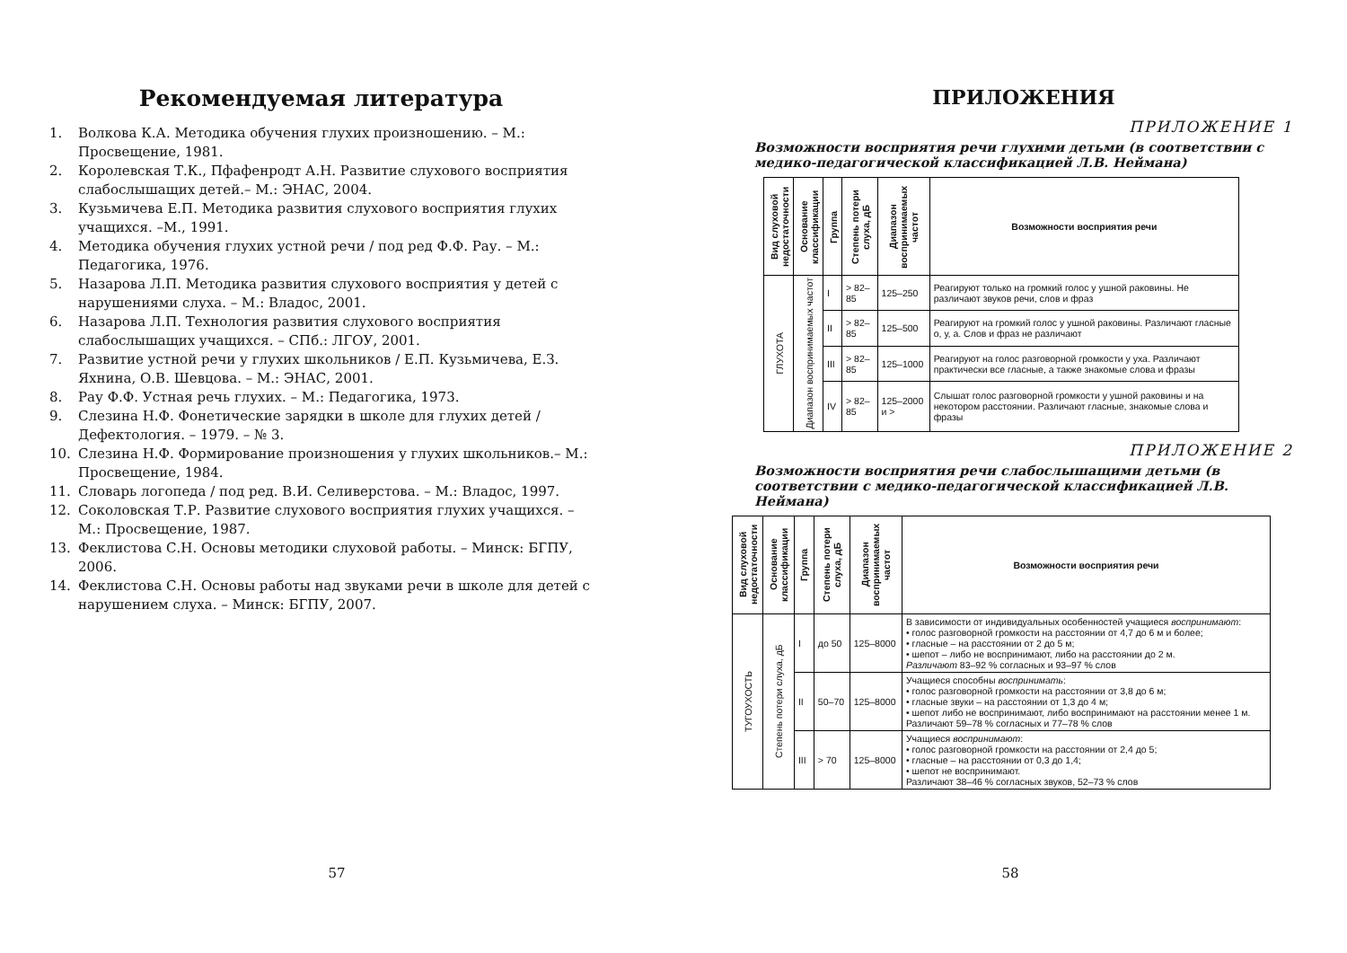Рекомендуемая литература
1. Волкова К.А. Методика обучения глухих произношению. – М.: Просвещение, 1981.
2. Королевская Т.К., Пфафенродт А.Н. Развитие слухового восприятия слабослышащих детей.– М.: ЭНАС, 2004.
3. Кузьмичева Е.П. Методика развития слухового восприятия глухих учащихся. –М., 1991.
4. Методика обучения глухих устной речи / под ред Ф.Ф. Рау. – М.: Педагогика, 1976.
5. Назарова Л.П. Методика развития слухового восприятия у детей с нарушениями слуха. – М.: Владос, 2001.
6. Назарова Л.П. Технология развития слухового восприятия слабослышащих учащихся. – СПб.: ЛГОУ, 2001.
7. Развитие устной речи у глухих школьников / Е.П. Кузьмичева, Е.З. Яхнина, О.В. Шевцова. – М.: ЭНАС, 2001.
8. Рау Ф.Ф. Устная речь глухих. – М.: Педагогика, 1973.
9. Слезина Н.Ф. Фонетические зарядки в школе для глухих детей / Дефектология. – 1979. – № 3.
10. Слезина Н.Ф. Формирование произношения у глухих школьников.– М.: Просвещение, 1984.
11. Словарь логопеда / под ред. В.И. Селиверстова. – М.: Владос, 1997.
12. Соколовская Т.Р. Развитие слухового восприятия глухих учащихся. – М.: Просвещение, 1987.
13. Феклистова С.Н. Основы методики слуховой работы. – Минск: БГПУ, 2006.
14. Феклистова С.Н. Основы работы над звуками речи в школе для детей с нарушением слуха. – Минск: БГПУ, 2007.
57
ПРИЛОЖЕНИЯ
ПРИЛОЖЕНИЕ 1
Возможности восприятия речи глухими детьми (в соответствии с медико-педагогической классификацией Л.В. Неймана)
| Вид слуховой недостаточности | Основание классификации | Группа | Степень потери слуха, дБ | Диапазон воспринимаемых частот | Возможности восприятия речи |
| --- | --- | --- | --- | --- | --- |
| ГЛУХОТА | Диапазон воспринимаемых частот | I | > 82–85 | 125–250 | Реагируют только на громкий голос у ушной раковины. Не различают звуков речи, слов и фраз |
| | | II | > 82–85 | 125–500 | Реагируют на громкий голос у ушной раковины. Различают гласные о, у, а. Слов и фраз не различают |
| | | III | > 82–85 | 125–1000 | Реагируют на голос разговорной громкости у уха. Различают практически все гласные, а также знакомые слова и фразы |
| | | IV | > 82–85 | 125–2000 и > | Слышат голос разговорной громкости у ушной раковины и на некотором расстоянии. Различают гласные, знакомые слова и фразы |
ПРИЛОЖЕНИЕ 2
Возможности восприятия речи слабослышащими детьми (в соответствии с медико-педагогической классификацией Л.В. Неймана)
| Вид слуховой недостаточности | Основание классификации | Группа | Степень потери слуха, дБ | Диапазон воспринимаемых частот | Возможности восприятия речи |
| --- | --- | --- | --- | --- | --- |
| ТУГОУХОСТЬ | Степень потери слуха, дБ | I | до 50 | 125–8000 | В зависимости от индивидуальных особенностей учащиеся воспринимают : • голос разговорной громкости на расстоянии от 4,7 до 6 м и более; • гласные – на расстоянии от 2 до 5 м; • шепот – либо не воспринимают, либо на расстоянии до 2 м. Различают 83–92 % согласных и 93–97 % слов |
| | | II | 50–70 | 125–8000 | Учащиеся способны воспринимать : • голос разговорной громкости на расстоянии от 3,8 до 6 м; • гласные звуки – на расстоянии от 1,3 до 4 м; • шепот либо не воспринимают, либо воспринимают на расстоянии менее 1 м. Различают 59–78 % согласных и 77–78 % слов |
| | | III | > 70 | 125–8000 | Учащиеся воспринимают : • голос разговорной громкости на расстоянии от 2,4 до 5; • гласные – на расстоянии от 0,3 до 1,4; • шепот не воспринимают. Различают 38–46 % согласных звуков, 52–73 % слов |
58